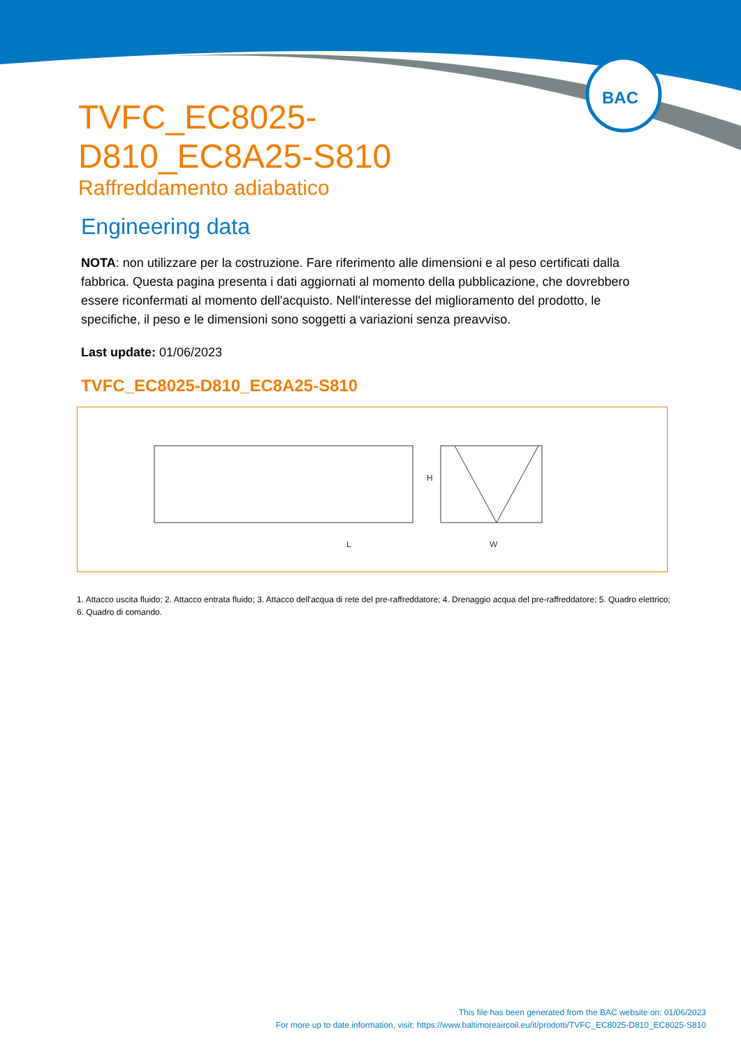BAC
TVFC_EC8025-D810_EC8A25-S810
Raffreddamento adiabatico
Engineering data
NOTA: non utilizzare per la costruzione. Fare riferimento alle dimensioni e al peso certificati dalla fabbrica. Questa pagina presenta i dati aggiornati al momento della pubblicazione, che dovrebbero essere riconfermati al momento dell'acquisto. Nell'interesse del miglioramento del prodotto, le specifiche, il peso e le dimensioni sono soggetti a variazioni senza preavviso.
Last update: 01/06/2023
TVFC_EC8025-D810_EC8A25-S810
L
W
H
1. Attacco uscita fluido; 2. Attacco entrata fluido; 3. Attacco dell'acqua di rete del pre-raffreddatore; 4. Drenaggio acqua del pre-raffreddatore; 5. Quadro elettrico; 6. Quadro di comando.
This file has been generated from the BAC website on: 01/06/2023
For more up to date information, visit: https://www.baltimoreaircoil.eu/it/prodotti/TVFC_EC8025-D810_EC8025-S810